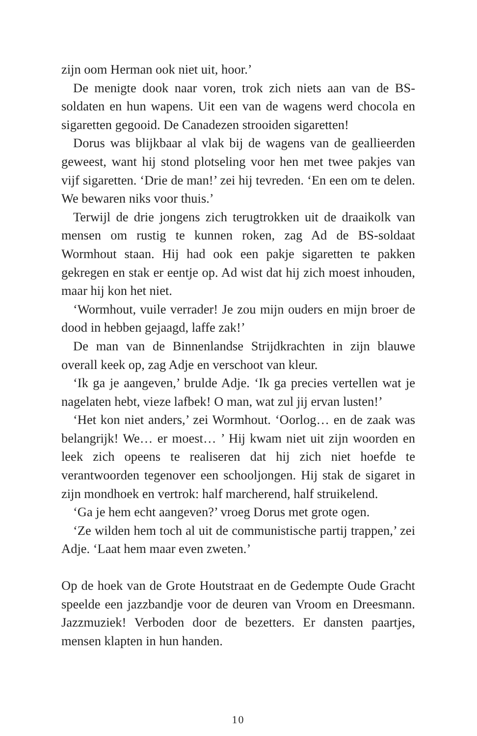zijn oom Herman ook niet uit, hoor.’
De menigte dook naar voren, trok zich niets aan van de BS-soldaten en hun wapens. Uit een van de wagens werd chocola en sigaretten gegooid. De Canadezen strooiden sigaretten!
Dorus was blijkbaar al vlak bij de wagens van de geallieerden geweest, want hij stond plotseling voor hen met twee pakjes van vijf sigaretten. ‘Drie de man!’ zei hij tevreden. ‘En een om te delen. We bewaren niks voor thuis.’
Terwijl de drie jongens zich terugtrokken uit de draaikolk van mensen om rustig te kunnen roken, zag Ad de BS-soldaat Wormhout staan. Hij had ook een pakje sigaretten te pakken gekregen en stak er eentje op. Ad wist dat hij zich moest inhouden, maar hij kon het niet.
‘Wormhout, vuile verrader! Je zou mijn ouders en mijn broer de dood in hebben gejaagd, laffe zak!’
De man van de Binnenlandse Strijdkrachten in zijn blauwe overall keek op, zag Adje en verschoot van kleur.
‘Ik ga je aangeven,’ brulde Adje. ‘Ik ga precies vertellen wat je nagelaten hebt, vieze lafbek! O man, wat zul jij ervan lusten!’
‘Het kon niet anders,’ zei Wormhout. ‘Oorlog… en de zaak was belangrijk! We… er moest… ’ Hij kwam niet uit zijn woorden en leek zich opeens te realiseren dat hij zich niet hoefde te verantwoorden tegenover een schooljongen. Hij stak de sigaret in zijn mondhoek en vertrok: half marcherend, half struikelend.
‘Ga je hem echt aangeven?’ vroeg Dorus met grote ogen.
‘Ze wilden hem toch al uit de communistische partij trappen,’ zei Adje. ‘Laat hem maar even zweten.’
Op de hoek van de Grote Houtstraat en de Gedempte Oude Gracht speelde een jazzbandje voor de deuren van Vroom en Dreesmann. Jazzmuziek! Verboden door de bezetters. Er dansten paartjes, mensen klapten in hun handen.
10